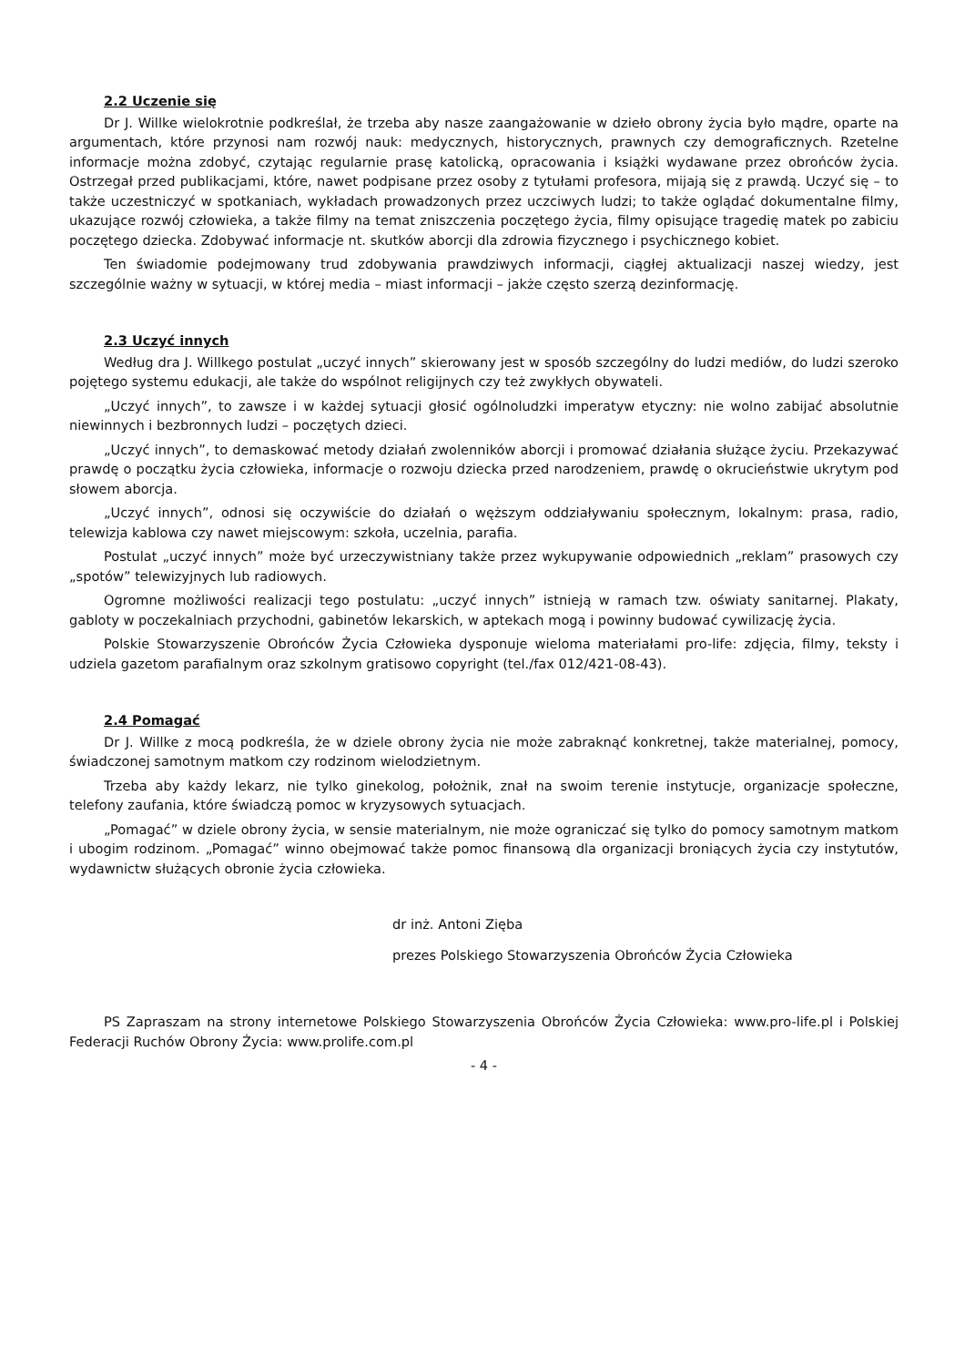2.2 Uczenie się
Dr J. Willke wielokrotnie podkreślał, że trzeba aby nasze zaangażowanie w dzieło obrony życia było mądre, oparte na argumentach, które przynosi nam rozwój nauk: medycznych, historycznych, prawnych czy demograficznych. Rzetelne informacje można zdobyć, czytając regularnie prasę katolicką, opracowania i książki wydawane przez obrońców życia. Ostrzegał przed publikacjami, które, nawet podpisane przez osoby z tytułami profesora, mijają się z prawdą. Uczyć się – to także uczestniczyć w spotkaniach, wykładach prowadzonych przez uczciwych ludzi; to także oglądać dokumentalne filmy, ukazujące rozwój człowieka, a także filmy na temat zniszczenia poczętego życia, filmy opisujące tragedię matek po zabiciu poczętego dziecka. Zdobywać informacje nt. skutków aborcji dla zdrowia fizycznego i psychicznego kobiet.
Ten świadomie podejmowany trud zdobywania prawdziwych informacji, ciągłej aktualizacji naszej wiedzy, jest szczególnie ważny w sytuacji, w której media – miast informacji – jakże często szerzą dezinformację.
2.3 Uczyć innych
Według dra J. Willkego postulat „uczyć innych” skierowany jest w sposób szczególny do ludzi mediów, do ludzi szeroko pojętego systemu edukacji, ale także do wspólnot religijnych czy też zwykłych obywateli.
„Uczyć innych”, to zawsze i w każdej sytuacji głosić ogólnoludzki imperatyw etyczny: nie wolno zabijać absolutnie niewinnych i bezbronnych ludzi – poczętych dzieci.
„Uczyć innych”, to demaskować metody działań zwolenników aborcji i promować działania służące życiu. Przekazywać prawdę o początku życia człowieka, informacje o rozwoju dziecka przed narodzeniem, prawdę o okrucieństwie ukrytym pod słowem aborcja.
„Uczyć innych”, odnosi się oczywiście do działań o węższym oddziaływaniu społecznym, lokalnym: prasa, radio, telewizja kablowa czy nawet miejscowym: szkoła, uczelnia, parafia.
Postulat „uczyć innych” może być urzeczywistniany także przez wykupywanie odpowiednich „reklam” prasowych czy „spotów” telewizyjnych lub radiowych.
Ogromne możliwości realizacji tego postulatu: „uczyć innych” istnieją w ramach tzw. oświaty sanitarnej. Plakaty, gabloty w poczekalniach przychodni, gabinetów lekarskich, w aptekach mogą i powinny budować cywilizację życia.
Polskie Stowarzyszenie Obrońców Życia Człowieka dysponuje wieloma materiałami pro-life: zdjęcia, filmy, teksty i udziela gazetom parafialnym oraz szkolnym gratisowo copyright (tel./fax 012/421-08-43).
2.4 Pomagać
Dr J. Willke z mocą podkreśla, że w dziele obrony życia nie może zabraknąć konkretnej, także materialnej, pomocy, świadczonej samotnym matkom czy rodzinom wielodzietnym.
Trzeba aby każdy lekarz, nie tylko ginekolog, położnik, znał na swoim terenie instytucje, organizacje społeczne, telefony zaufania, które świadczą pomoc w kryzysowych sytuacjach.
„Pomagać” w dziele obrony życia, w sensie materialnym, nie może ograniczać się tylko do pomocy samotnym matkom i ubogim rodzinom. „Pomagać” winno obejmować także pomoc finansową dla organizacji broniących życia czy instytutów, wydawnictw służących obronie życia człowieka.
dr inż. Antoni Zięba
prezes Polskiego Stowarzyszenia Obrońców Życia Człowieka
PS Zapraszam na strony internetowe Polskiego Stowarzyszenia Obrońców Życia Człowieka: www.pro-life.pl i Polskiej Federacji Ruchów Obrony Życia: www.prolife.com.pl
- 4 -